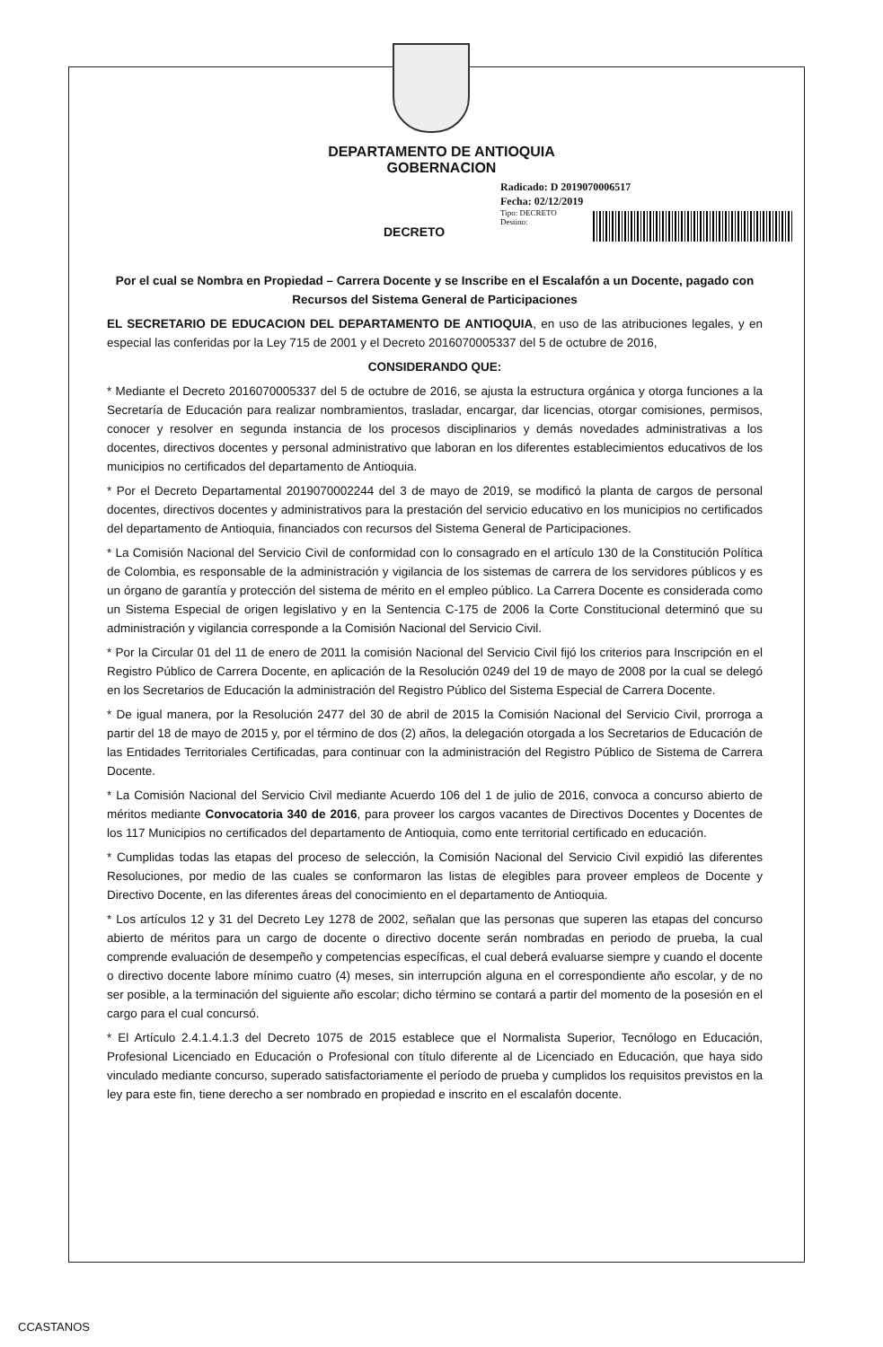DEPARTAMENTO DE ANTIOQUIA
GOBERNACION
Radicado: D 2019070006517
Fecha: 02/12/2019
Tipo: DECRETO
Destino:
DECRETO
Por el cual se Nombra en Propiedad – Carrera Docente y se Inscribe en el Escalafón a un Docente, pagado con Recursos del Sistema General de Participaciones
EL SECRETARIO DE EDUCACION DEL DEPARTAMENTO DE ANTIOQUIA, en uso de las atribuciones legales, y en especial las conferidas por la Ley 715 de 2001 y el Decreto 2016070005337 del 5 de octubre de 2016,
CONSIDERANDO QUE:
* Mediante el Decreto 2016070005337 del 5 de octubre de 2016, se ajusta la estructura orgánica y otorga funciones a la Secretaría de Educación para realizar nombramientos, trasladar, encargar, dar licencias, otorgar comisiones, permisos, conocer y resolver en segunda instancia de los procesos disciplinarios y demás novedades administrativas a los docentes, directivos docentes y personal administrativo que laboran en los diferentes establecimientos educativos de los municipios no certificados del departamento de Antioquia.
* Por el Decreto Departamental 2019070002244 del 3 de mayo de 2019, se modificó la planta de cargos de personal docentes, directivos docentes y administrativos para la prestación del servicio educativo en los municipios no certificados del departamento de Antioquia, financiados con recursos del Sistema General de Participaciones.
* La Comisión Nacional del Servicio Civil de conformidad con lo consagrado en el artículo 130 de la Constitución Política de Colombia, es responsable de la administración y vigilancia de los sistemas de carrera de los servidores públicos y es un órgano de garantía y protección del sistema de mérito en el empleo público. La Carrera Docente es considerada como un Sistema Especial de origen legislativo y en la Sentencia C-175 de 2006 la Corte Constitucional determinó que su administración y vigilancia corresponde a la Comisión Nacional del Servicio Civil.
* Por la Circular 01 del 11 de enero de 2011 la comisión Nacional del Servicio Civil fijó los criterios para Inscripción en el Registro Público de Carrera Docente, en aplicación de la Resolución 0249 del 19 de mayo de 2008 por la cual se delegó en los Secretarios de Educación la administración del Registro Público del Sistema Especial de Carrera Docente.
* De igual manera, por la Resolución 2477 del 30 de abril de 2015 la Comisión Nacional del Servicio Civil, prorroga a partir del 18 de mayo de 2015 y, por el término de dos (2) años, la delegación otorgada a los Secretarios de Educación de las Entidades Territoriales Certificadas, para continuar con la administración del Registro Público de Sistema de Carrera Docente.
* La Comisión Nacional del Servicio Civil mediante Acuerdo 106 del 1 de julio de 2016, convoca a concurso abierto de méritos mediante Convocatoria 340 de 2016, para proveer los cargos vacantes de Directivos Docentes y Docentes de los 117 Municipios no certificados del departamento de Antioquia, como ente territorial certificado en educación.
* Cumplidas todas las etapas del proceso de selección, la Comisión Nacional del Servicio Civil expidió las diferentes Resoluciones, por medio de las cuales se conformaron las listas de elegibles para proveer empleos de Docente y Directivo Docente, en las diferentes áreas del conocimiento en el departamento de Antioquia.
* Los artículos 12 y 31 del Decreto Ley 1278 de 2002, señalan que las personas que superen las etapas del concurso abierto de méritos para un cargo de docente o directivo docente serán nombradas en periodo de prueba, la cual comprende evaluación de desempeño y competencias específicas, el cual deberá evaluarse siempre y cuando el docente o directivo docente labore mínimo cuatro (4) meses, sin interrupción alguna en el correspondiente año escolar, y de no ser posible, a la terminación del siguiente año escolar; dicho término se contará a partir del momento de la posesión en el cargo para el cual concursó.
* El Artículo 2.4.1.4.1.3 del Decreto 1075 de 2015 establece que el Normalista Superior, Tecnólogo en Educación, Profesional Licenciado en Educación o Profesional con título diferente al de Licenciado en Educación, que haya sido vinculado mediante concurso, superado satisfactoriamente el período de prueba y cumplidos los requisitos previstos en la ley para este fin, tiene derecho a ser nombrado en propiedad e inscrito en el escalafón docente.
CCASTANOS